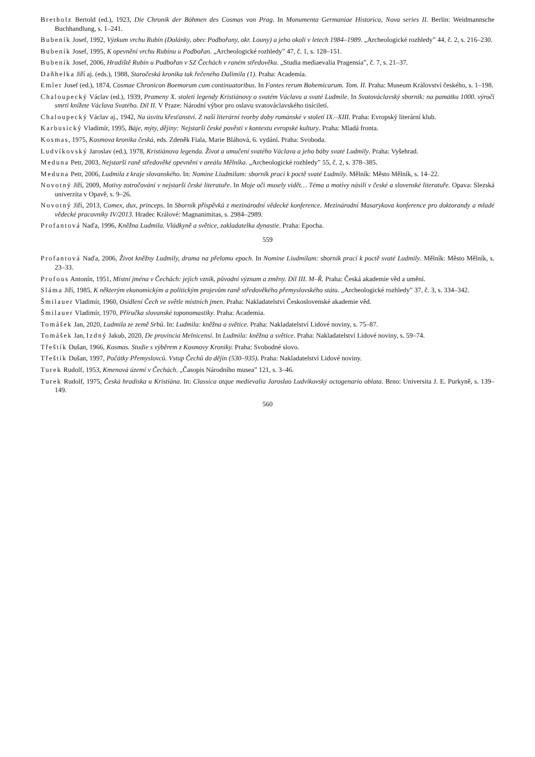Bretholz Bertold (ed.), 1923, Die Chronik der Böhmen des Cosmas von Prag. In Monumenta Germaniae Historica, Nova series II. Berlin: Weidmannsche Buchhandlung, s. 1–241.
Bubeník Josef, 1992, Výzkum vrchu Rubín (Dolánky, obec Podbořany, okr. Louny) a jeho okolí v letech 1984–1989. „Archeologické rozhledy” 44, č. 2, s. 216–230.
Bubeník Josef, 1995, K opevnění vrchu Rubínu u Podbořan. „Archeologické rozhledy” 47, č. 1, s. 128–151.
Bubeník Josef, 2006, Hradiště Rubín u Podbořan v SZ Čechách v raném středověku. „Studia mediaevalia Pragensia”, č. 7, s. 21–37.
Daňhelka Jiří aj. (eds.), 1988, Staročeská kronika tak řečeného Dalimila (1). Praha: Academia.
Emler Josef (ed.), 1874, Cosmae Chronicon Boemorum cum continuatoribus. In Fontes rerum Bohemicarum. Tom. II. Praha: Museum Království českého, s. 1–198.
Chaloupecký Václav (ed.), 1939, Prameny X. století legendy Kristiánovy o svatém Václavu a svaté Ludmile. In Svatováclavský sborník: na památku 1000. výročí smrti knížete Václava Svatého. Díl II. V Praze: Národní výbor pro oslavu svatováclavského tisíciletí.
Chaloupecký Václav aj., 1942, Na úsvitu křesťanství. Z naší literární tvorby doby románské v století IX.–XIII. Praha: Evropský literární klub.
Karbusický Vladimír, 1995, Báje, mýty, dějiny: Nejstarší české pověsti v kontextu evropské kultury. Praha: Mladá fronta.
Kosmas, 1975, Kosmova kronika česká, eds. Zdeněk Fiala, Marie Bláhová, 6. vydání. Praha: Svoboda.
Ludvíkovský Jaroslav (ed.), 1978, Kristiánova legenda. Život a umučení svatého Václava a jeho báby svaté Ludmily. Praha: Vyšehrad.
Meduna Petr, 2003, Nejstarší raně středověké opevnění v areálu Mělníka. „Archeologické rozhledy” 55, č. 2, s. 378–385.
Meduna Petr, 2006, Ludmila z kraje slovanského. In: Nomine Liudmilam: sborník prací k poctě svaté Ludmily. Mělník: Město Mělník, s. 14–22.
Novotný Jiří, 2009, Motivy zotročování v nejstarší české literatuře. In Moje oči musely vidět… Téma a motivy násilí v české a slovenské literatuře. Opava: Slezská univerzita v Opavě, s. 9–26.
Novotný Jiří, 2013, Comex, dux, princeps. In Sborník příspěvků z mezinárodní vědecké konference. Mezinárodní Masarykova konference pro doktorandy a mladé vědecké pracovníky IV/2013. Hradec Králové: Magnanimitas, s. 2984–2989.
Profantová Naďa, 1996, Kněžna Ludmila. Vládkyně a světice, zakladatelka dynastie. Praha: Epocha.
559
Profantová Naďa, 2006, Život kněžny Ludmily, drama na přelomu epoch. In Nomine Liudmilam: sborník prací k poctě svaté Ludmily. Mělník: Město Mělník, s. 23–33.
Profous Antonín, 1951, Místní jména v Čechách: jejich vznik, původní význam a změny. Díl III. M–Ř. Praha: Česká akademie věd a umění.
Sláma Jiří, 1985, K některým ekonomickým a politickým projevům raně středověkého přemyslovského státu. „Archeologické rozhledy” 37, č. 3, s. 334–342.
Šmilauer Vladimír, 1960, Osídlení Čech ve světle místních jmen. Praha: Nakladatelství Československé akademie věd.
Šmilauer Vladimír, 1970, Příručka slovanské toponomastiky. Praha: Academia.
Tomášek Jan, 2020, Ludmila ze země Srbů. In: Ludmila: kněžna a světice. Praha: Nakladatelství Lidové noviny, s. 75–87.
Tomášek Jan, Izdný Jakub, 2020, De provincia Melnicensi. In Ludmila: kněžna a světice. Praha: Nakladatelství Lidové noviny, s. 59–74.
Třeštík Dušan, 1966, Kosmas. Studie s výběrem z Kosmovy Kroniky. Praha: Svobodné slovo.
Třeštík Dušan, 1997, Počátky Přemyslovců. Vstup Čechů do dějin (530–935). Praha: Nakladatelství Lidové noviny.
Turek Rudolf, 1953, Kmenová území v Čechách. „Časopis Národního musea” 121, s. 3–46.
Turek Rudolf, 1975, Česká hradiska u Kristiána. In: Classica atque medievalia Jaroslao Ludvikovský octogenario oblata. Brno: Universita J. E. Purkyně, s. 139–149.
560